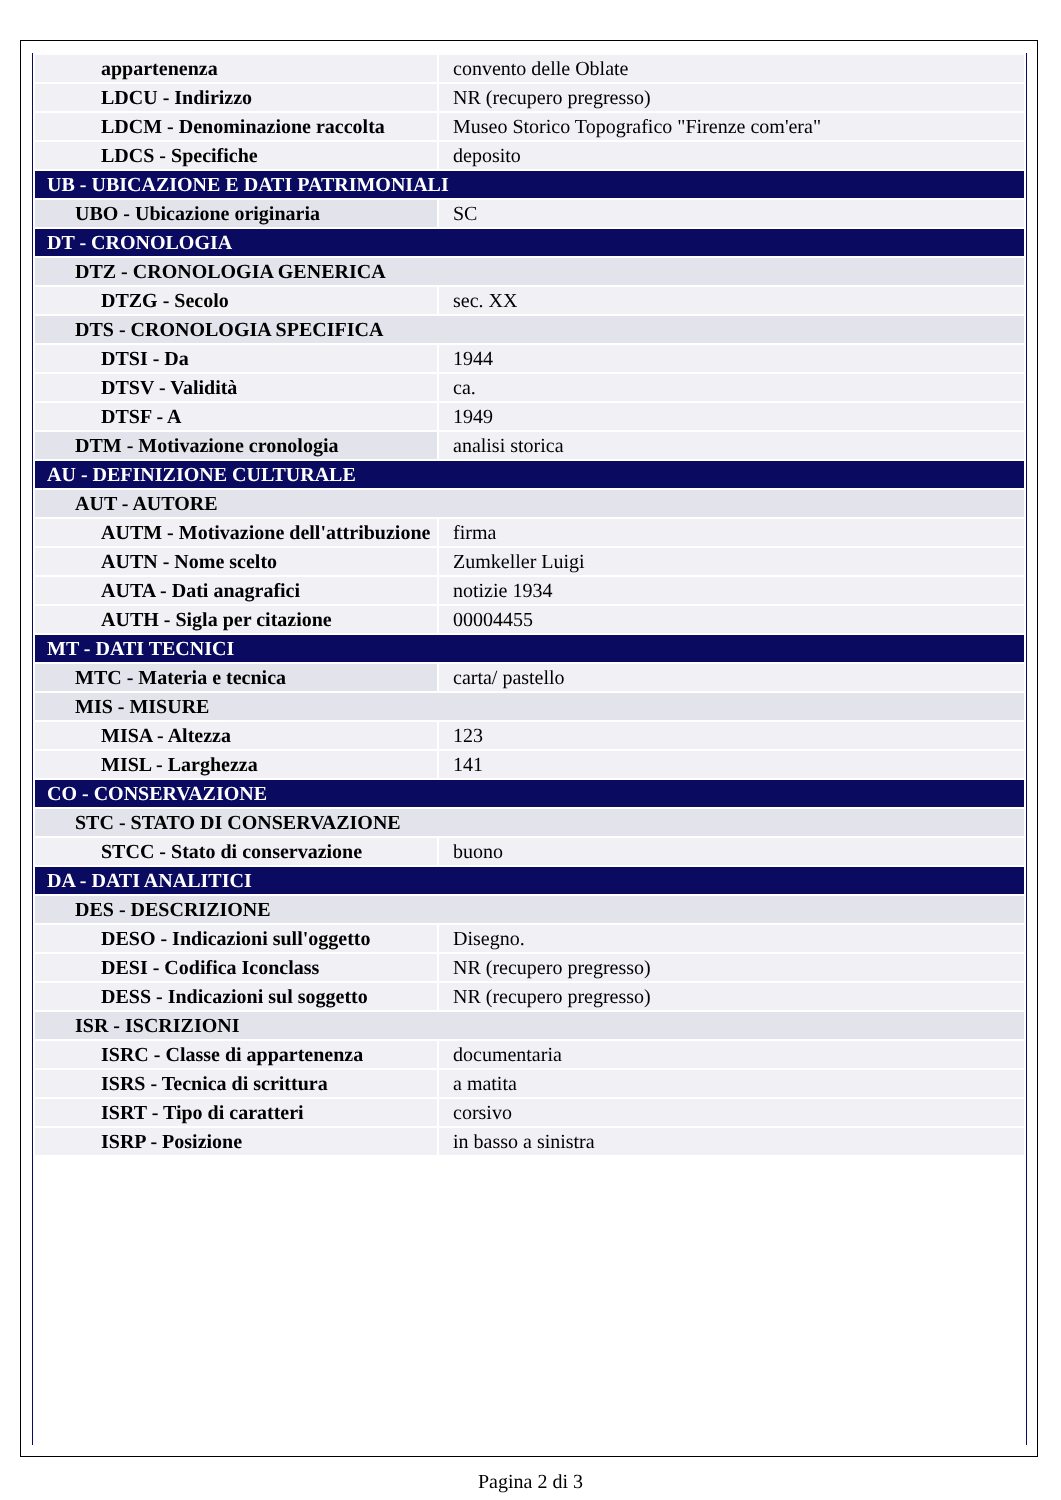| appartenenza | convento delle Oblate |
| LDCU - Indirizzo | NR (recupero pregresso) |
| LDCM - Denominazione raccolta | Museo Storico Topografico "Firenze com'era" |
| LDCS - Specifiche | deposito |
| UB - UBICAZIONE E DATI PATRIMONIALI | |
| UBO - Ubicazione originaria | SC |
| DT - CRONOLOGIA | |
| DTZ - CRONOLOGIA GENERICA | |
| DTZG - Secolo | sec. XX |
| DTS - CRONOLOGIA SPECIFICA | |
| DTSI - Da | 1944 |
| DTSV - Validità | ca. |
| DTSF - A | 1949 |
| DTM - Motivazione cronologia | analisi storica |
| AU - DEFINIZIONE CULTURALE | |
| AUT - AUTORE | |
| AUTM - Motivazione dell'attribuzione | firma |
| AUTN - Nome scelto | Zumkeller Luigi |
| AUTA - Dati anagrafici | notizie 1934 |
| AUTH - Sigla per citazione | 00004455 |
| MT - DATI TECNICI | |
| MTC - Materia e tecnica | carta/ pastello |
| MIS - MISURE | |
| MISA - Altezza | 123 |
| MISL - Larghezza | 141 |
| CO - CONSERVAZIONE | |
| STC - STATO DI CONSERVAZIONE | |
| STCC - Stato di conservazione | buono |
| DA - DATI ANALITICI | |
| DES - DESCRIZIONE | |
| DESO - Indicazioni sull'oggetto | Disegno. |
| DESI - Codifica Iconclass | NR (recupero pregresso) |
| DESS - Indicazioni sul soggetto | NR (recupero pregresso) |
| ISR - ISCRIZIONI | |
| ISRC - Classe di appartenenza | documentaria |
| ISRS - Tecnica di scrittura | a matita |
| ISRT - Tipo di caratteri | corsivo |
| ISRP - Posizione | in basso a sinistra |
Pagina 2 di 3